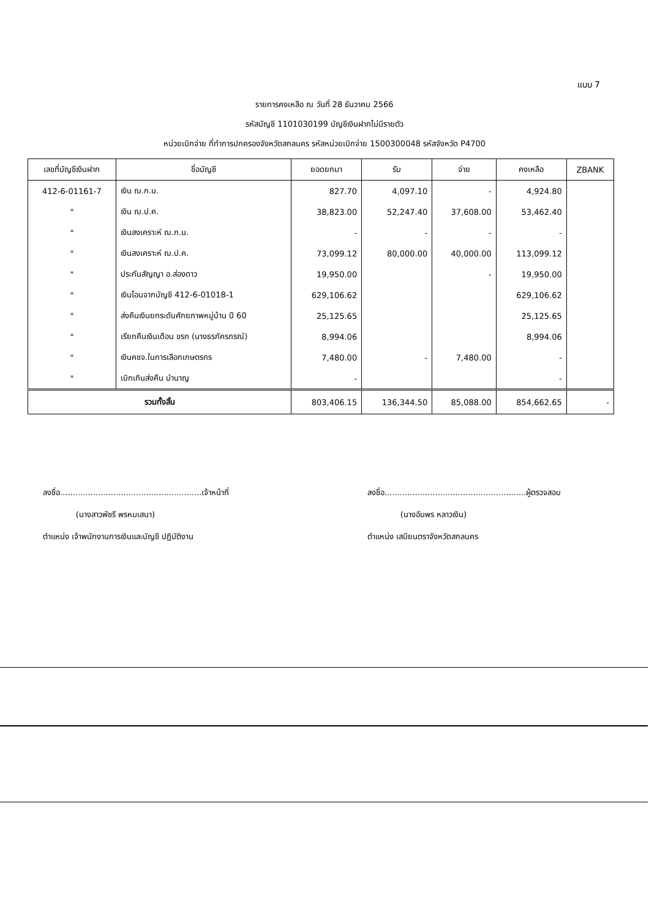แบบ 7
รายการคงเหลือ ณ วันที่ 28 ธันวาคม 2566
รหัสบัญชี 1101030199 บัญชีเงินฝากไม่มีรายตัว
หน่วยเบิกจ่าย ที่ทำการปกครองจังหวัดสกลนคร รหัสหน่วยเบิกจ่าย 1500300048 รหัสจังหวัด P4700
| เลขที่บัญชีเงินฝาก | ชื่อบัญชี | ยอดยกมา | รับ | จ่าย | คงเหลือ | ZBANK |
| --- | --- | --- | --- | --- | --- | --- |
| 412-6-01161-7 | เงิน ฌ.ก.น. | 827.70 | 4,097.10 | - | 4,924.80 | |
| " | เงิน ฌ.ป.ค. | 38,823.00 | 52,247.40 | 37,608.00 | 53,462.40 | |
| " | เงินสงเคราะห์ ฌ.ก.น. | - | - | - | - | |
| " | เงินสงเคราะห์ ฌ.ป.ค. | 73,099.12 | 80,000.00 | 40,000.00 | 113,099.12 | |
| " | ประกันสัญญา อ.ส่องดาว | 19,950.00 | | - | 19,950.00 | |
| " | เงินโอนจากบัญชี 412-6-01018-1 | 629,106.62 | | | 629,106.62 | |
| " | ส่งคืนเงินยกระดับศักยภาพหมู่บ้าน ปี 60 | 25,125.65 | | | 25,125.65 | |
| " | เรียกคืนเงินเดือน ขรก (นางธรภัครภรณ์) | 8,994.06 | | | 8,994.06 | |
| " | เงินคชจ.ในการเลือกเกษตรกร | 7,480.00 | - | 7,480.00 | - | |
| " | เบิกเกินส่งคืน บำนาญ | - | | | - | |
| รวมทั้งสิ้น | | 803,406.15 | 136,344.50 | 85,088.00 | 854,662.65 | - |
ลงชื่อ........................................................เจ้าหน้าที่
(นางสาวพัชรี พรหมเสนา)
ตำแหน่ง เจ้าพนักงานการเงินและบัญชี ปฏิบัติงาน
ลงชื่อ........................................................ผู้ตรวจสอบ
(นางอัมพร หลาวเงิน)
ตำแหน่ง เสมียนตราจังหวัดสกลนคร